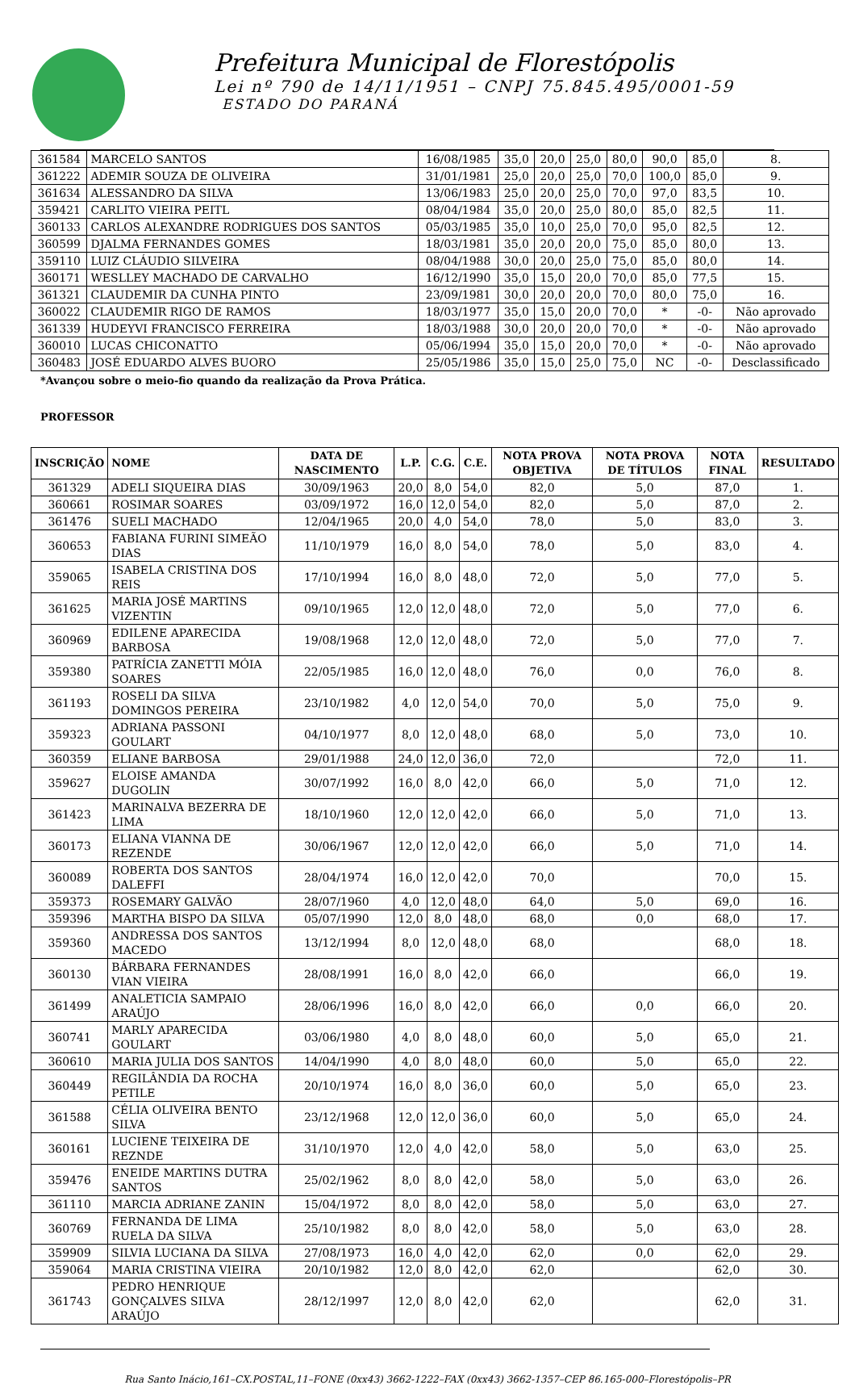Prefeitura Municipal de Florestópolis
Lei nº 790 de 14/11/1951 – CNPJ 75.845.495/0001-59
ESTADO DO PARANÁ
| 361584 | MARCELO SANTOS | 16/08/1985 | 35,0 | 20,0 | 25,0 | 80,0 | 90,0 | 85,0 | 8. |
| 361222 | ADEMIR SOUZA DE OLIVEIRA | 31/01/1981 | 25,0 | 20,0 | 25,0 | 70,0 | 100,0 | 85,0 | 9. |
| 361634 | ALESSANDRO DA SILVA | 13/06/1983 | 25,0 | 20,0 | 25,0 | 70,0 | 97,0 | 83,5 | 10. |
| 359421 | CARLITO VIEIRA PEITL | 08/04/1984 | 35,0 | 20,0 | 25,0 | 80,0 | 85,0 | 82,5 | 11. |
| 360133 | CARLOS ALEXANDRE RODRIGUES DOS SANTOS | 05/03/1985 | 35,0 | 10,0 | 25,0 | 70,0 | 95,0 | 82,5 | 12. |
| 360599 | DJALMA FERNANDES GOMES | 18/03/1981 | 35,0 | 20,0 | 20,0 | 75,0 | 85,0 | 80,0 | 13. |
| 359110 | LUIZ CLÁUDIO SILVEIRA | 08/04/1988 | 30,0 | 20,0 | 25,0 | 75,0 | 85,0 | 80,0 | 14. |
| 360171 | WESLLEY MACHADO DE CARVALHO | 16/12/1990 | 35,0 | 15,0 | 20,0 | 70,0 | 85,0 | 77,5 | 15. |
| 361321 | CLAUDEMIR DA CUNHA PINTO | 23/09/1981 | 30,0 | 20,0 | 20,0 | 70,0 | 80,0 | 75,0 | 16. |
| 360022 | CLAUDEMIR RIGO DE RAMOS | 18/03/1977 | 35,0 | 15,0 | 20,0 | 70,0 | * | -0- | Não aprovado |
| 361339 | HUDEYVI FRANCISCO FERREIRA | 18/03/1988 | 30,0 | 20,0 | 20,0 | 70,0 | * | -0- | Não aprovado |
| 360010 | LUCAS CHICONATTO | 05/06/1994 | 35,0 | 15,0 | 20,0 | 70,0 | * | -0- | Não aprovado |
| 360483 | JOSÉ EDUARDO ALVES BUORO | 25/05/1986 | 35,0 | 15,0 | 25,0 | 75,0 | NC | -0- | Desclassificado |
*Avançou sobre o meio-fio quando da realização da Prova Prática.
PROFESSOR
| INSCRIÇÃO | NOME | DATA DE NASCIMENTO | L.P. | C.G. | C.E. | NOTA PROVA OBJETIVA | NOTA PROVA DE TÍTULOS | NOTA FINAL | RESULTADO |
| --- | --- | --- | --- | --- | --- | --- | --- | --- | --- |
| 361329 | ADELI SIQUEIRA DIAS | 30/09/1963 | 20,0 | 8,0 | 54,0 | 82,0 | 5,0 | 87,0 | 1. |
| 360661 | ROSIMAR SOARES | 03/09/1972 | 16,0 | 12,0 | 54,0 | 82,0 | 5,0 | 87,0 | 2. |
| 361476 | SUELI MACHADO | 12/04/1965 | 20,0 | 4,0 | 54,0 | 78,0 | 5,0 | 83,0 | 3. |
| 360653 | FABIANA FURINI SIMEÃO DIAS | 11/10/1979 | 16,0 | 8,0 | 54,0 | 78,0 | 5,0 | 83,0 | 4. |
| 359065 | ISABELA CRISTINA DOS REIS | 17/10/1994 | 16,0 | 8,0 | 48,0 | 72,0 | 5,0 | 77,0 | 5. |
| 361625 | MARIA JOSÉ MARTINS VIZENTIN | 09/10/1965 | 12,0 | 12,0 | 48,0 | 72,0 | 5,0 | 77,0 | 6. |
| 360969 | EDILENE APARECIDA BARBOSA | 19/08/1968 | 12,0 | 12,0 | 48,0 | 72,0 | 5,0 | 77,0 | 7. |
| 359380 | PATRÍCIA ZANETTI MÓIA SOARES | 22/05/1985 | 16,0 | 12,0 | 48,0 | 76,0 | 0,0 | 76,0 | 8. |
| 361193 | ROSELI DA SILVA DOMINGOS PEREIRA | 23/10/1982 | 4,0 | 12,0 | 54,0 | 70,0 | 5,0 | 75,0 | 9. |
| 359323 | ADRIANA PASSONI GOULART | 04/10/1977 | 8,0 | 12,0 | 48,0 | 68,0 | 5,0 | 73,0 | 10. |
| 360359 | ELIANE BARBOSA | 29/01/1988 | 24,0 | 12,0 | 36,0 | 72,0 | | 72,0 | 11. |
| 359627 | ELOISE AMANDA DUGOLIN | 30/07/1992 | 16,0 | 8,0 | 42,0 | 66,0 | 5,0 | 71,0 | 12. |
| 361423 | MARINALVA BEZERRA DE LIMA | 18/10/1960 | 12,0 | 12,0 | 42,0 | 66,0 | 5,0 | 71,0 | 13. |
| 360173 | ELIANA VIANNA DE REZENDE | 30/06/1967 | 12,0 | 12,0 | 42,0 | 66,0 | 5,0 | 71,0 | 14. |
| 360089 | ROBERTA DOS SANTOS DALEFFI | 28/04/1974 | 16,0 | 12,0 | 42,0 | 70,0 | | 70,0 | 15. |
| 359373 | ROSEMARY GALVÃO | 28/07/1960 | 4,0 | 12,0 | 48,0 | 64,0 | 5,0 | 69,0 | 16. |
| 359396 | MARTHA BISPO DA SILVA | 05/07/1990 | 12,0 | 8,0 | 48,0 | 68,0 | 0,0 | 68,0 | 17. |
| 359360 | ANDRESSA DOS SANTOS MACEDO | 13/12/1994 | 8,0 | 12,0 | 48,0 | 68,0 | | 68,0 | 18. |
| 360130 | BÁRBARA FERNANDES VIAN VIEIRA | 28/08/1991 | 16,0 | 8,0 | 42,0 | 66,0 | | 66,0 | 19. |
| 361499 | ANALETICIA SAMPAIO ARAÚJO | 28/06/1996 | 16,0 | 8,0 | 42,0 | 66,0 | 0,0 | 66,0 | 20. |
| 360741 | MARLY APARECIDA GOULART | 03/06/1980 | 4,0 | 8,0 | 48,0 | 60,0 | 5,0 | 65,0 | 21. |
| 360610 | MARIA JULIA DOS SANTOS | 14/04/1990 | 4,0 | 8,0 | 48,0 | 60,0 | 5,0 | 65,0 | 22. |
| 360449 | REGILÂNDIA DA ROCHA PETILE | 20/10/1974 | 16,0 | 8,0 | 36,0 | 60,0 | 5,0 | 65,0 | 23. |
| 361588 | CÉLIA OLIVEIRA BENTO SILVA | 23/12/1968 | 12,0 | 12,0 | 36,0 | 60,0 | 5,0 | 65,0 | 24. |
| 360161 | LUCIENE TEIXEIRA DE REZNDE | 31/10/1970 | 12,0 | 4,0 | 42,0 | 58,0 | 5,0 | 63,0 | 25. |
| 359476 | ENEIDE MARTINS DUTRA SANTOS | 25/02/1962 | 8,0 | 8,0 | 42,0 | 58,0 | 5,0 | 63,0 | 26. |
| 361110 | MARCIA ADRIANE ZANIN | 15/04/1972 | 8,0 | 8,0 | 42,0 | 58,0 | 5,0 | 63,0 | 27. |
| 360769 | FERNANDA DE LIMA RUELA DA SILVA | 25/10/1982 | 8,0 | 8,0 | 42,0 | 58,0 | 5,0 | 63,0 | 28. |
| 359909 | SILVIA LUCIANA DA SILVA | 27/08/1973 | 16,0 | 4,0 | 42,0 | 62,0 | 0,0 | 62,0 | 29. |
| 359064 | MARIA CRISTINA VIEIRA | 20/10/1982 | 12,0 | 8,0 | 42,0 | 62,0 | | 62,0 | 30. |
| 361743 | PEDRO HENRIQUE GONÇALVES SILVA ARAÚJO | 28/12/1997 | 12,0 | 8,0 | 42,0 | 62,0 | | 62,0 | 31. |
Rua Santo Inácio,161–CX.POSTAL,11–FONE (0xx43) 3662-1222–FAX (0xx43) 3662-1357–CEP 86.165-000–Florestópolis–PR